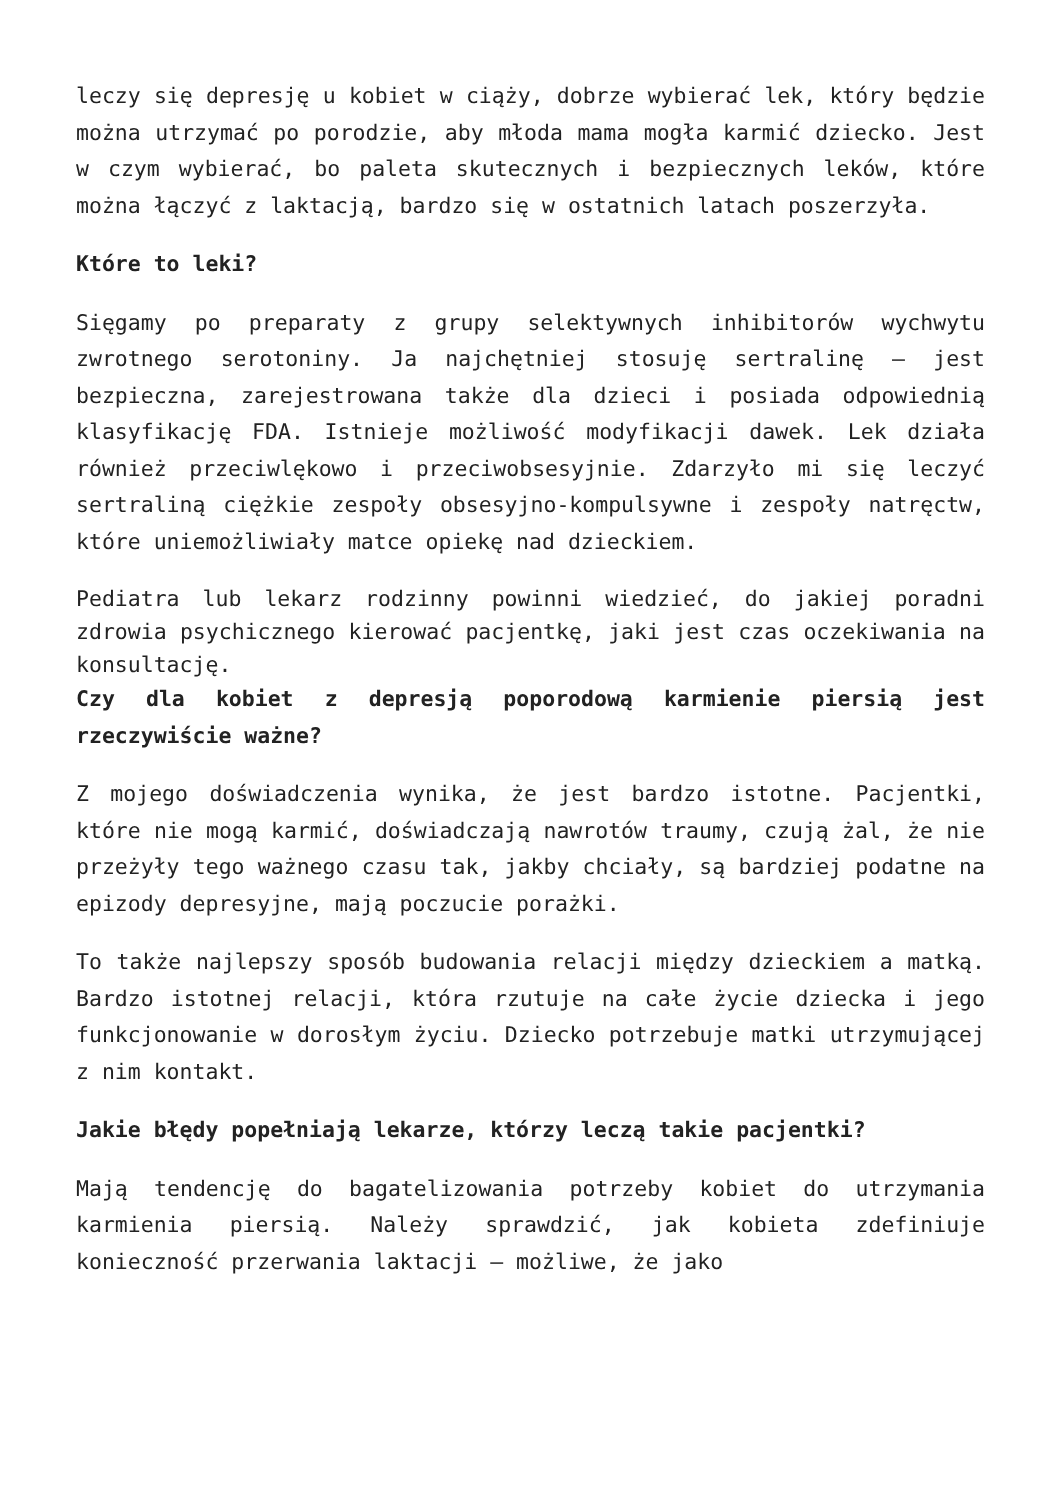leczy się depresję u kobiet w ciąży, dobrze wybierać lek, który będzie można utrzymać po porodzie, aby młoda mama mogła karmić dziecko. Jest w czym wybierać, bo paleta skutecznych i bezpiecznych leków, które można łączyć z laktacją, bardzo się w ostatnich latach poszerzyła.
Które to leki?
Sięgamy po preparaty z grupy selektywnych inhibitorów wychwytu zwrotnego serotoniny. Ja najchętniej stosuję sertralinę – jest bezpieczna, zarejestrowana także dla dzieci i posiada odpowiednią klasyfikację FDA. Istnieje możliwość modyfikacji dawek. Lek działa również przeciwlękowo i przeciwobsesyjnie. Zdarzyło mi się leczyć sertraliną ciężkie zespoły obsesyjno-kompulsywne i zespoły natręctw, które uniemożliwiały matce opiekę nad dzieckiem.
Pediatra lub lekarz rodzinny powinni wiedzieć, do jakiej poradni zdrowia psychicznego kierować pacjentkę, jaki jest czas oczekiwania na konsultację.
Czy dla kobiet z depresją poporodową karmienie piersią jest rzeczywiście ważne?
Z mojego doświadczenia wynika, że jest bardzo istotne. Pacjentki, które nie mogą karmić, doświadczają nawrotów traumy, czują żal, że nie przeżyły tego ważnego czasu tak, jakby chciały, są bardziej podatne na epizody depresyjne, mają poczucie porażki.
To także najlepszy sposób budowania relacji między dzieckiem a matką. Bardzo istotnej relacji, która rzutuje na całe życie dziecka i jego funkcjonowanie w dorosłym życiu. Dziecko potrzebuje matki utrzymującej z nim kontakt.
Jakie błędy popełniają lekarze, którzy leczą takie pacjentki?
Mają tendencję do bagatelizowania potrzeby kobiet do utrzymania karmienia piersią. Należy sprawdzić, jak kobieta zdefiniuje konieczność przerwania laktacji – możliwe, że jako